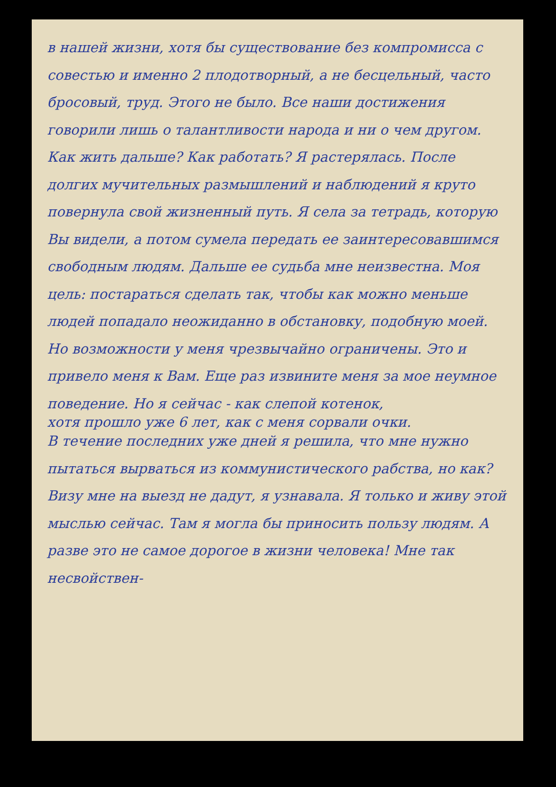в нашей жизни, хотя бы существование без компромисса с совестью и именно 2 плодотворный, а не бесцельный, часто бросовый, труд. Этого не было. Все наши достижения говорили лишь о талантливости народа и ни о чем другом.
Как жить дальше? Как работать? Я растерялась. После долгих мучительных размышлений и наблюдений я круто повернула свой жизненный путь. Я села за тетрадь, которую Вы видели, а потом сумела передать ее заинтересовавшимся свободным людям. Дальше ее судьба мне неизвестна. Моя цель: постараться сделать так, чтобы как можно меньше людей попадало неожиданно в обстановку, подобную моей. Но возможности у меня чрезвычайно ограничены. Это и привело меня к Вам. Еще раз извините меня за мое неумное поведение. Но я сейчас - как слепой котенок,
хотя прошло уже 6 лет, как с меня сорвали очки.
В течение последних уже дней я решила, что мне нужно пытаться вырваться из коммунистического рабства, но как? Визу мне на выезд не дадут, я узнавала. Я только и живу этой мыслью сейчас. Там я могла бы приносить пользу людям. А разве это не самое дорогое в жизни человека! Мне так несвойствен-